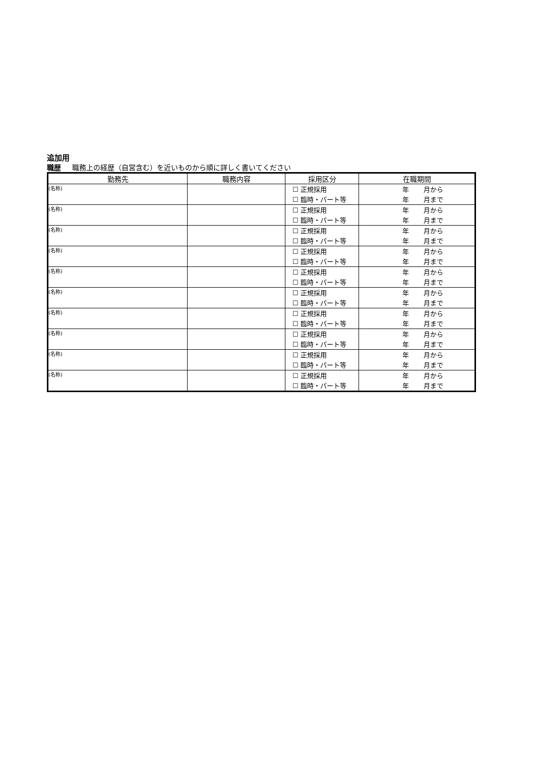追加用
職歴 職務上の経歴（自営含む）を近いものから順に詳しく書いてください
| 勤務先 | 職務内容 | 採用区分 | 在職期間 |
| --- | --- | --- | --- |
| (名称) | | ☐ 正規採用 | 年 月から |
| | | ☐ 臨時・パート等 | 年 月まで |
| (名称) | | ☐ 正規採用 | 年 月から |
| | | ☐ 臨時・パート等 | 年 月まで |
| (名称) | | ☐ 正規採用 | 年 月から |
| | | ☐ 臨時・パート等 | 年 月まで |
| (名称) | | ☐ 正規採用 | 年 月から |
| | | ☐ 臨時・パート等 | 年 月まで |
| (名称) | | ☐ 正規採用 | 年 月から |
| | | ☐ 臨時・パート等 | 年 月まで |
| (名称) | | ☐ 正規採用 | 年 月から |
| | | ☐ 臨時・パート等 | 年 月まで |
| (名称) | | ☐ 正規採用 | 年 月から |
| | | ☐ 臨時・パート等 | 年 月まで |
| (名称) | | ☐ 正規採用 | 年 月から |
| | | ☐ 臨時・パート等 | 年 月まで |
| (名称) | | ☐ 正規採用 | 年 月から |
| | | ☐ 臨時・パート等 | 年 月まで |
| (名称) | | ☐ 正規採用 | 年 月から |
| | | ☐ 臨時・パート等 | 年 月まで |